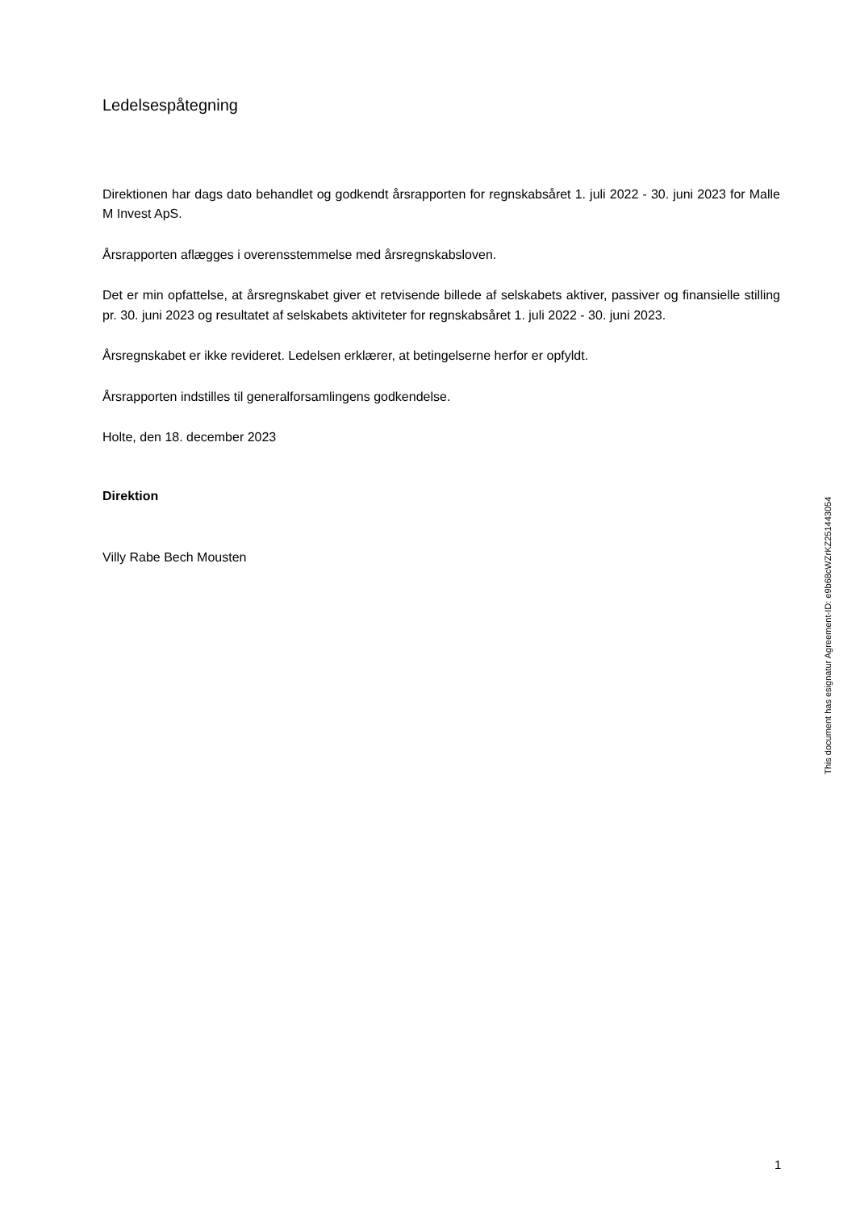Ledelsespåtegning
Direktionen har dags dato behandlet og godkendt årsrapporten for regnskabsåret 1. juli 2022 - 30. juni 2023 for Malle M Invest ApS.
Årsrapporten aflægges i overensstemmelse med årsregnskabsloven.
Det er min opfattelse, at årsregnskabet giver et retvisende billede af selskabets aktiver, passiver og finansielle stilling pr. 30. juni 2023 og resultatet af selskabets aktiviteter for regnskabsåret 1. juli 2022 - 30. juni 2023.
Årsregnskabet er ikke revideret. Ledelsen erklærer, at betingelserne herfor er opfyldt.
Årsrapporten indstilles til generalforsamlingens godkendelse.
Holte, den 18. december 2023
Direktion
Villy Rabe Bech Mousten
This document has esignatur Agreement-ID: e9b68cWZrKZ251443054
1